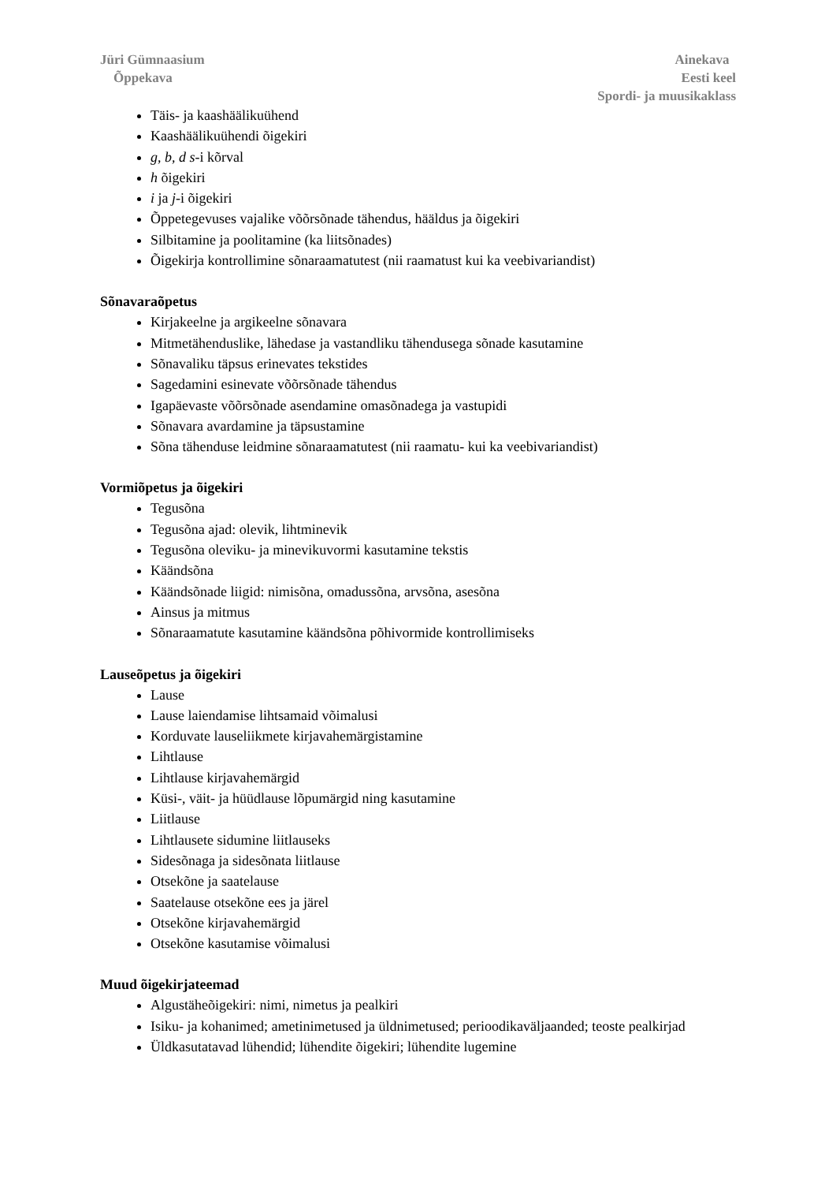Jüri Gümnaasium
Õppekava
Ainekava
Eesti keel
Spordi- ja muusikaklass
Täis- ja kaashäälikuühend
Kaashäälikuühendi õigekiri
g, b, d s-i kõrval
h õigekiri
i ja j-i õigekiri
Õppetegevuses vajalike võõrsõnade tähendus, hääldus ja õigekiri
Silbitamine ja poolitamine (ka liitsõnades)
Õigekirja kontrollimine sõnaraamatutest (nii raamatust kui ka veebivariandist)
Sõnavaraõpetus
Kirjakeelne ja argikeelne sõnavara
Mitmetähenduslike, lähedase ja vastandliku tähendusega sõnade kasutamine
Sõnavaliku täpsus erinevates tekstides
Sagedamini esinevate võõrsõnade tähendus
Igapäevaste võõrsõnade asendamine omasõnadega ja vastupidi
Sõnavara avardamine ja täpsustamine
Sõna tähenduse leidmine sõnaraamatutest (nii raamatu- kui ka veebivariandist)
Vormiõpetus ja õigekiri
Tegusõna
Tegusõna ajad: olevik, lihtminevik
Tegusõna oleviku- ja minevikuvormi kasutamine tekstis
Käändsõna
Käändsõnade liigid: nimisõna, omadussõna, arvsõna, asesõna
Ainsus ja mitmus
Sõnaraamatute kasutamine käändsõna põhivormide kontrollimiseks
Lauseõpetus ja õigekiri
Lause
Lause laiendamise lihtsamaid võimalusi
Korduvate lauseliikmete kirjavahemärgistamine
Lihtlause
Lihtlause kirjavahemärgid
Küsi-, väit- ja hüüdlause lõpumärgid ning kasutamine
Liitlause
Lihtlausete sidumine liitlauseks
Sidesõnaga ja sidesõnata liitlause
Otsekõne ja saatelause
Saatelause otsekõne ees ja järel
Otsekõne kirjavahemärgid
Otsekõne kasutamise võimalusi
Muud õigekirjateemad
Algustäheõigekiri: nimi, nimetus ja pealkiri
Isiku- ja kohanimed; ametinimetused ja üldnimetused; perioodikaväljaanded; teoste pealkirjad
Üldkasutatavad lühendid; lühendite õigekiri; lühendite lugemine